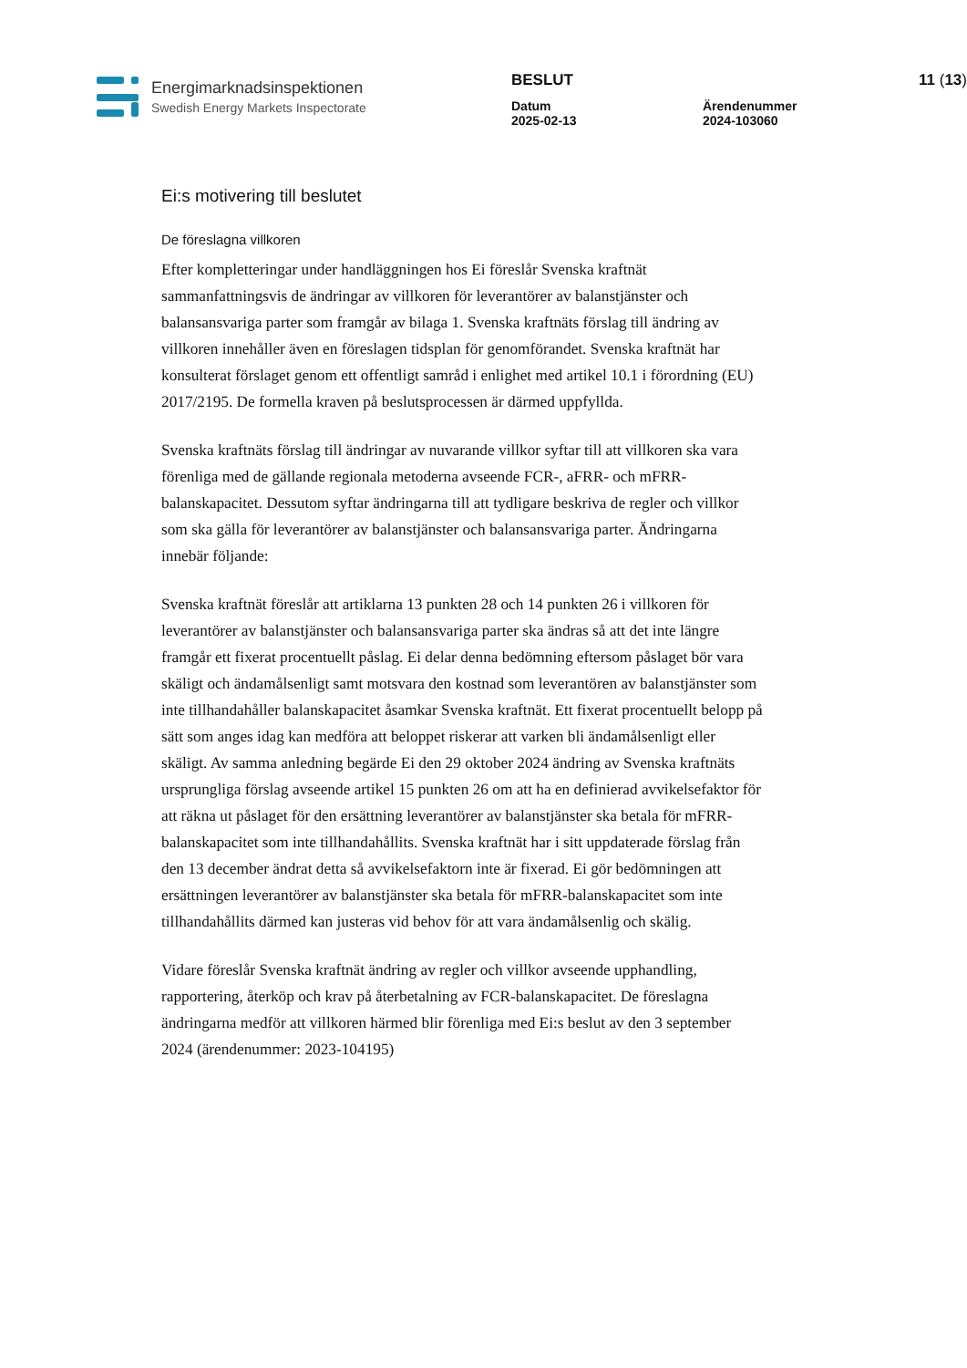Energimarknadsinspektionen
Swedish Energy Markets Inspectorate
BESLUT 11 (13)
Datum
2025-02-13
Ärendenummer
2024-103060
Ei:s motivering till beslutet
De föreslagna villkoren
Efter kompletteringar under handläggningen hos Ei föreslår Svenska kraftnät sammanfattningsvis de ändringar av villkoren för leverantörer av balanstjänster och balansansvariga parter som framgår av bilaga 1. Svenska kraftnäts förslag till ändring av villkoren innehåller även en föreslagen tidsplan för genomförandet. Svenska kraftnät har konsulterat förslaget genom ett offentligt samråd i enlighet med artikel 10.1 i förordning (EU) 2017/2195. De formella kraven på beslutsprocessen är därmed uppfyllda.
Svenska kraftnäts förslag till ändringar av nuvarande villkor syftar till att villkoren ska vara förenliga med de gällande regionala metoderna avseende FCR-, aFRR- och mFRR-balanskapacitet. Dessutom syftar ändringarna till att tydligare beskriva de regler och villkor som ska gälla för leverantörer av balanstjänster och balansansvariga parter. Ändringarna innebär följande:
Svenska kraftnät föreslår att artiklarna 13 punkten 28 och 14 punkten 26 i villkoren för leverantörer av balanstjänster och balansansvariga parter ska ändras så att det inte längre framgår ett fixerat procentuellt påslag. Ei delar denna bedömning eftersom påslaget bör vara skäligt och ändamålsenligt samt motsvara den kostnad som leverantören av balanstjänster som inte tillhandahåller balanskapacitet åsamkar Svenska kraftnät. Ett fixerat procentuellt belopp på sätt som anges idag kan medföra att beloppet riskerar att varken bli ändamålsenligt eller skäligt. Av samma anledning begärde Ei den 29 oktober 2024 ändring av Svenska kraftnäts ursprungliga förslag avseende artikel 15 punkten 26 om att ha en definierad avvikelsefaktor för att räkna ut påslaget för den ersättning leverantörer av balanstjänster ska betala för mFRR-balanskapacitet som inte tillhandahållits. Svenska kraftnät har i sitt uppdaterade förslag från den 13 december ändrat detta så avvikelsefaktorn inte är fixerad. Ei gör bedömningen att ersättningen leverantörer av balanstjänster ska betala för mFRR-balanskapacitet som inte tillhandahållits därmed kan justeras vid behov för att vara ändamålsenlig och skälig.
Vidare föreslår Svenska kraftnät ändring av regler och villkor avseende upphandling, rapportering, återköp och krav på återbetalning av FCR-balanskapacitet. De föreslagna ändringarna medför att villkoren härmed blir förenliga med Ei:s beslut av den 3 september 2024 (ärendenummer: 2023-104195)